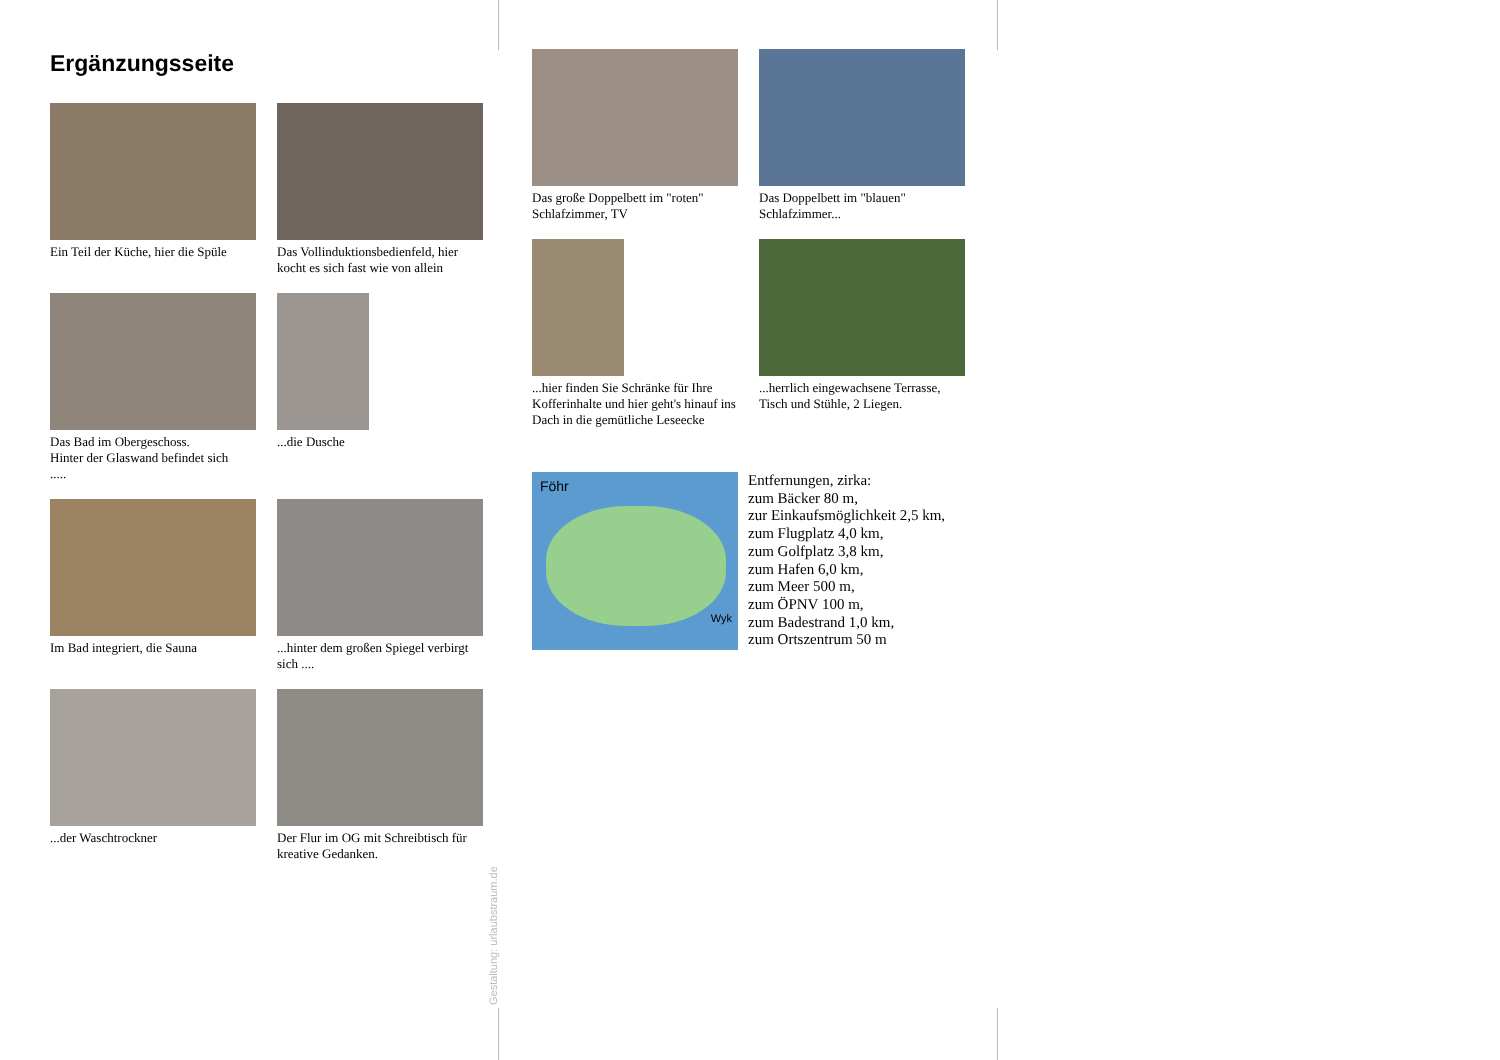Ergänzungsseite
Ein Teil der Küche, hier die Spüle
Das Vollinduktionsbedienfeld, hier kocht es sich fast wie von allein
Das Bad im Obergeschoss.
Hinter der Glaswand befindet sich
.....
...die Dusche
Im Bad integriert, die Sauna
...hinter dem großen Spiegel verbirgt sich ....
...der Waschtrockner
Der Flur im OG mit Schreibtisch für kreative Gedanken.
Gestaltung: urlaubstraum.de
Das große Doppelbett im "roten" Schlafzimmer, TV
Das Doppelbett im "blauen" Schlafzimmer...
...hier finden Sie Schränke für Ihre Kofferinhalte und hier geht's hinauf ins Dach in die gemütliche Leseecke
...herrlich eingewachsene Terrasse, Tisch und Stühle, 2 Liegen.
Föhr
Wyk
Entfernungen, zirka:
zum Bäcker 80 m,
zur Einkaufsmöglichkeit 2,5 km,
zum Flugplatz 4,0 km,
zum Golfplatz 3,8 km,
zum Hafen 6,0 km,
zum Meer 500 m,
zum ÖPNV 100 m,
zum Badestrand 1,0 km,
zum Ortszentrum 50 m